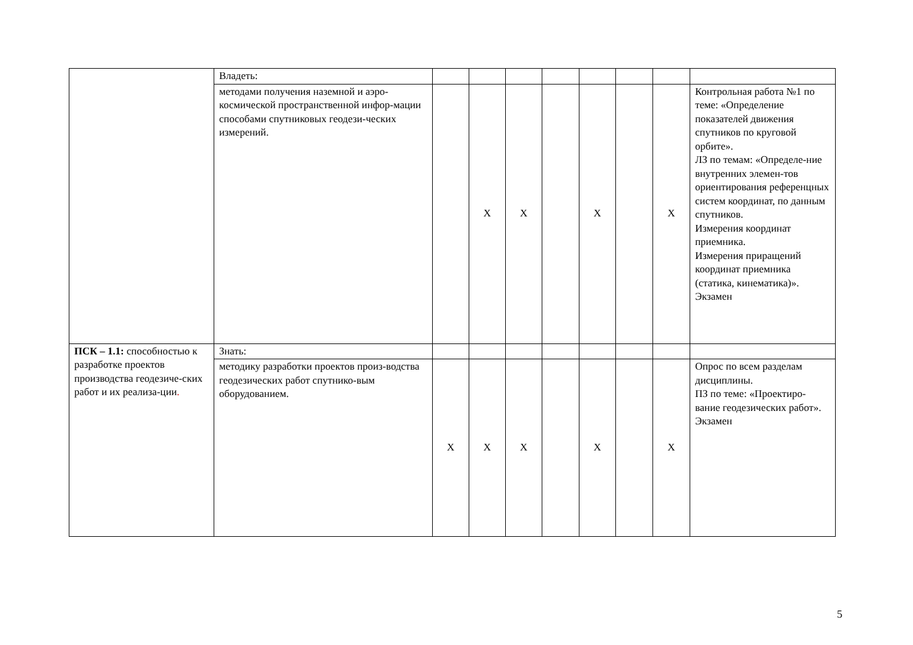| | Владеть: | | | | | | | | |
| | методами получения наземной и аэро-космической пространственной инфор-мации способами спутниковых геодези-ческих измерений. | | Х | Х | | Х | | Х | Контрольная работа №1 по теме: «Определение показателей движения спутников по круговой орбите». ЛЗ по темам: «Определе-ние внутренних элемен-тов ориентирования референцных систем координат, по данным спутников. Измерения координат приемника. Измерения приращений координат приемника (статика, кинематика)». Экзамен |
| ПСК – 1.1: способностью к разработке проектов производства геодезиче-ских работ и их реализа-ции . | Знать: | | | | | | | | |
| | методику разработки проектов произ-водства геодезических работ спутнико-вым оборудованием. | Х | Х | Х | | Х | | Х | Опрос по всем разделам дисциплины. ПЗ по теме: «Проектиро-вание геодезических работ». Экзамен |
5